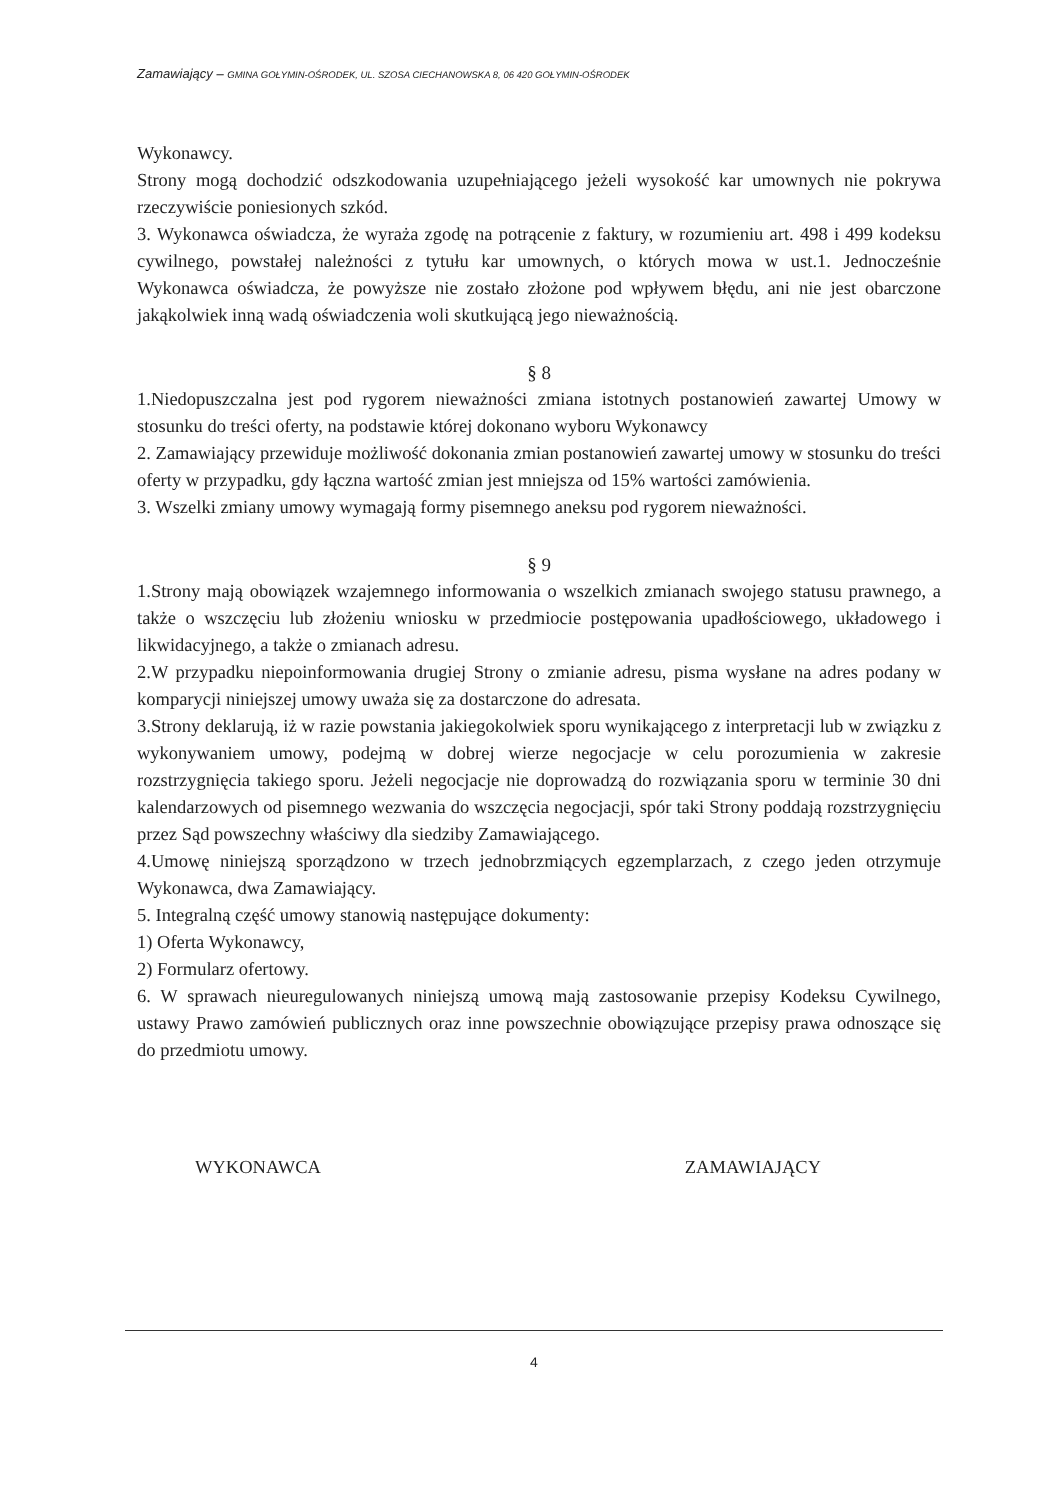Zamawiający – GMINA GOŁYMIN-OŚRODEK, UL. SZOSA CIECHANOWSKA 8, 06 420 GOŁYMIN-OŚRODEK
Wykonawcy.
Strony mogą dochodzić odszkodowania uzupełniającego jeżeli wysokość kar umownych nie pokrywa rzeczywiście poniesionych szkód.
3. Wykonawca oświadcza, że wyraża zgodę na potrącenie z faktury, w rozumieniu art. 498 i 499 kodeksu cywilnego, powstałej należności z tytułu kar umownych, o których mowa w ust.1. Jednocześnie Wykonawca oświadcza, że powyższe nie zostało złożone pod wpływem błędu, ani nie jest obarczone jakąkolwiek inną wadą oświadczenia woli skutkującą jego nieważnością.
§ 8
1.Niedopuszczalna jest pod rygorem nieważności zmiana istotnych postanowień zawartej Umowy w stosunku do treści oferty, na podstawie której dokonano wyboru Wykonawcy
2. Zamawiający przewiduje możliwość dokonania zmian postanowień zawartej umowy w stosunku do treści oferty w przypadku, gdy łączna wartość zmian jest mniejsza od 15% wartości zamówienia.
3. Wszelki zmiany umowy wymagają formy pisemnego aneksu pod rygorem nieważności.
§ 9
1.Strony mają obowiązek wzajemnego informowania o wszelkich zmianach swojego statusu prawnego, a także o wszczęciu lub złożeniu wniosku w przedmiocie postępowania upadłościowego, układowego i likwidacyjnego, a także o zmianach adresu.
2.W przypadku niepoinformowania drugiej Strony o zmianie adresu, pisma wysłane na adres podany w komparycji niniejszej umowy uważa się za dostarczone do adresata.
3.Strony deklarują, iż w razie powstania jakiegokolwiek sporu wynikającego z interpretacji lub w związku z wykonywaniem umowy, podejmą w dobrej wierze negocjacje w celu porozumienia w zakresie rozstrzygnięcia takiego sporu. Jeżeli negocjacje nie doprowadzą do rozwiązania sporu w terminie 30 dni kalendarzowych od pisemnego wezwania do wszczęcia negocjacji, spór taki Strony poddają rozstrzygnięciu przez Sąd powszechny właściwy dla siedziby Zamawiającego.
4.Umowę niniejszą sporządzono w trzech jednobrzmiących egzemplarzach, z czego jeden otrzymuje Wykonawca, dwa Zamawiający.
5. Integralną część umowy stanowią następujące dokumenty:
1) Oferta Wykonawcy,
2) Formularz ofertowy.
6. W sprawach nieuregulowanych niniejszą umową mają zastosowanie przepisy Kodeksu Cywilnego, ustawy Prawo zamówień publicznych oraz inne powszechnie obowiązujące przepisy prawa odnoszące się do przedmiotu umowy.
WYKONAWCA ZAMAWIAJĄCY
4